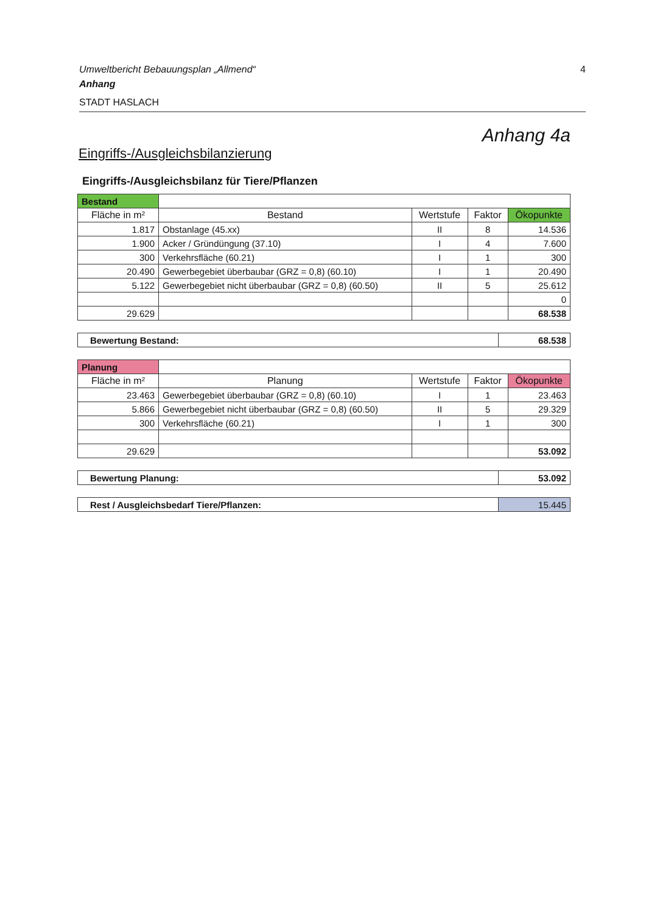Umweltbericht Bebauungsplan „Allmend“4
Anhang
STADT HASLACH
Anhang 4a
Eingriffs-/Ausgleichsbilanzierung
Eingriffs-/Ausgleichsbilanz für Tiere/Pflanzen
| Bestand | | | | |
| Fläche in m² | Bestand | Wertstufe | Faktor | Ökopunkte |
| 1.817 | Obstanlage (45.xx) | II | 8 | 14.536 |
| 1.900 | Acker / Gründüngung (37.10) | I | 4 | 7.600 |
| 300 | Verkehrsfläche (60.21) | I | 1 | 300 |
| 20.490 | Gewerbegebiet überbaubar (GRZ = 0,8) (60.10) | I | 1 | 20.490 |
| 5.122 | Gewerbegebiet nicht überbaubar (GRZ = 0,8) (60.50) | II | 5 | 25.612 |
| | | | | 0 |
| 29.629 | | | | 68.538 |
| Bewertung Bestand: | 68.538 |
| Planung | | | | |
| Fläche in m² | Planung | Wertstufe | Faktor | Ökopunkte |
| 23.463 | Gewerbegebiet überbaubar (GRZ = 0,8) (60.10) | I | 1 | 23.463 |
| 5.866 | Gewerbegebiet nicht überbaubar (GRZ = 0,8) (60.50) | II | 5 | 29.329 |
| 300 | Verkehrsfläche (60.21) | I | 1 | 300 |
| 29.629 | | | | 53.092 |
| Bewertung Planung: | 53.092 |
| Rest / Ausgleichsbedarf Tiere/Pflanzen: | 15.445 |